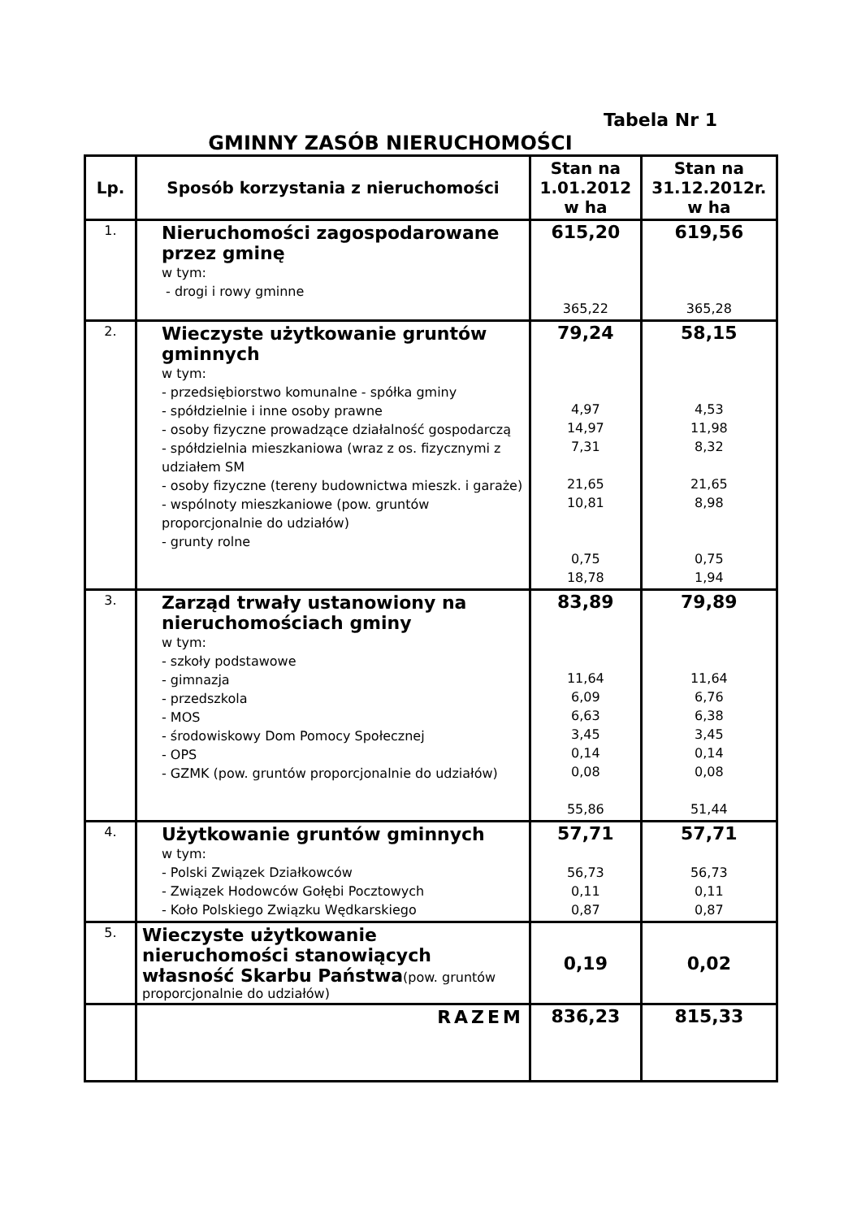Tabela Nr 1
GMINNY ZASÓB NIERUCHOMOŚCI
| Lp. | Sposób korzystania z nieruchomości | Stan na 1.01.2012 w ha | Stan na 31.12.2012r. w ha |
| --- | --- | --- | --- |
| 1. | Nieruchomości zagospodarowane przez gminę w tym: - drogi i rowy gminne | 615,20 365,22 | 619,56 365,28 |
| 2. | Wieczyste użytkowanie gruntów gminnych w tym: - przedsiębiorstwo komunalne - spółka gminy - spółdzielnie i inne osoby prawne - osoby fizyczne prowadzące działalność gospodarczą - spółdzielnia mieszkaniowa (wraz z os. fizycznymi z udziałem SM - osoby fizyczne (tereny budownictwa mieszk. i garaże) - wspólnoty mieszkaniowe (pow. gruntów proporcjonalnie do udziałów) - grunty rolne | 79,24 4,97 14,97 7,31 21,65 10,81 0,75 18,78 | 58,15 4,53 11,98 8,32 21,65 8,98 0,75 1,94 |
| 3. | Zarząd trwały ustanowiony na nieruchomościach gminy w tym: - szkoły podstawowe - gimnazja - przedszkola - MOS - środowiskowy Dom Pomocy Społecznej - OPS - GZMK (pow. gruntów proporcjonalnie do udziałów) | 83,89 11,64 6,09 6,63 3,45 0,14 0,08 55,86 | 79,89 11,64 6,76 6,38 3,45 0,14 0,08 51,44 |
| 4. | Użytkowanie gruntów gminnych w tym: - Polski Związek Działkowców - Związek Hodowców Gołębi Pocztowych - Koło Polskiego Związku Wędkarskiego | 57,71 56,73 0,11 0,87 | 57,71 56,73 0,11 0,87 |
| 5. | Wieczyste użytkowanie nieruchomości stanowiących własność Skarbu Państwa (pow. gruntów proporcjonalnie do udziałów) | 0,19 | 0,02 |
| | RAZEM | 836,23 | 815,33 |